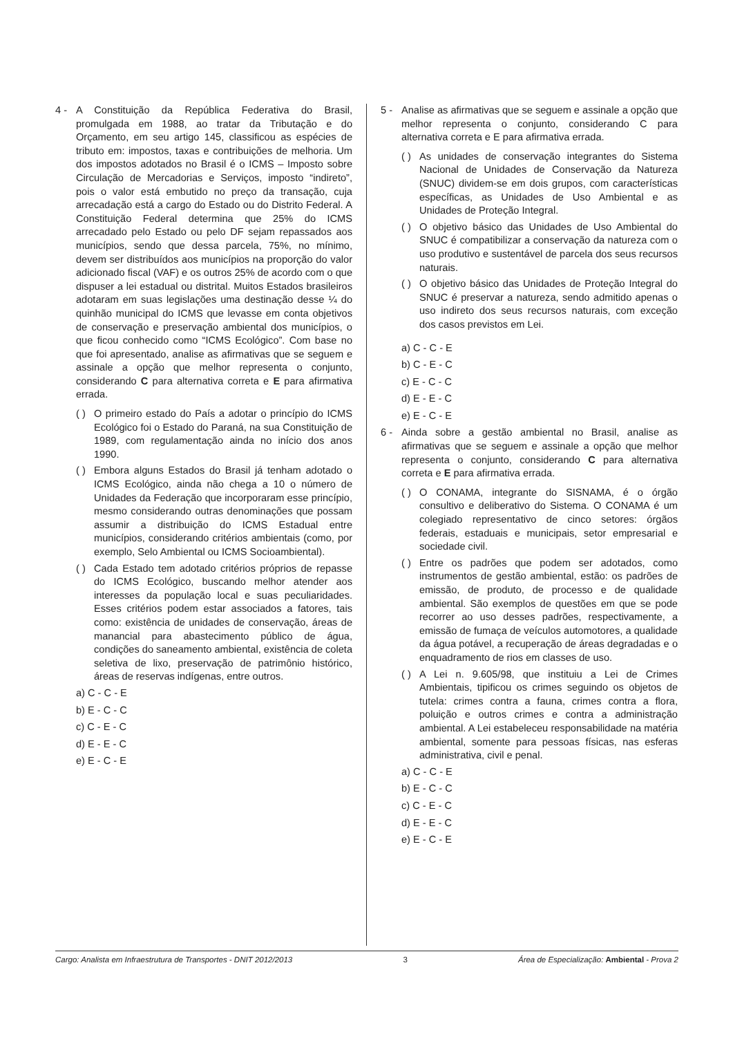4 - A Constituição da República Federativa do Brasil, promulgada em 1988, ao tratar da Tributação e do Orçamento, em seu artigo 145, classificou as espécies de tributo em: impostos, taxas e contribuições de melhoria. Um dos impostos adotados no Brasil é o ICMS – Imposto sobre Circulação de Mercadorias e Serviços, imposto “indireto”, pois o valor está embutido no preço da transação, cuja arrecadação está a cargo do Estado ou do Distrito Federal. A Constituição Federal determina que 25% do ICMS arrecadado pelo Estado ou pelo DF sejam repassados aos municípios, sendo que dessa parcela, 75%, no mínimo, devem ser distribuídos aos municípios na proporção do valor adicionado fiscal (VAF) e os outros 25% de acordo com o que dispuser a lei estadual ou distrital. Muitos Estados brasileiros adotaram em suas legislações uma destinação desse ¼ do quinhão municipal do ICMS que levasse em conta objetivos de conservação e preservação ambiental dos municípios, o que ficou conhecido como “ICMS Ecológico”. Com base no que foi apresentado, analise as afirmativas que se seguem e assinale a opção que melhor representa o conjunto, considerando C para alternativa correta e E para afirmativa errada.
( )
O primeiro estado do País a adotar o princípio do ICMS Ecológico foi o Estado do Paraná, na sua Constituição de 1989, com regulamentação ainda no início dos anos 1990.
( )
Embora alguns Estados do Brasil já tenham adotado o ICMS Ecológico, ainda não chega a 10 o número de Unidades da Federação que incorporaram esse princípio, mesmo considerando outras denominações que possam assumir a distribuição do ICMS Estadual entre municípios, considerando critérios ambientais (como, por exemplo, Selo Ambiental ou ICMS Socioambiental).
( )
Cada Estado tem adotado critérios próprios de repasse do ICMS Ecológico, buscando melhor atender aos interesses da população local e suas peculiaridades. Esses critérios podem estar associados a fatores, tais como: existência de unidades de conservação, áreas de manancial para abastecimento público de água, condições do saneamento ambiental, existência de coleta seletiva de lixo, preservação de patrimônio histórico, áreas de reservas indígenas, entre outros.
a) C - C - E
b) E - C - C
c) C - E - C
d) E - E - C
e) E - C - E
5 - Analise as afirmativas que se seguem e assinale a opção que melhor representa o conjunto, considerando C para alternativa correta e E para afirmativa errada.
( )
As unidades de conservação integrantes do Sistema Nacional de Unidades de Conservação da Natureza (SNUC) dividem-se em dois grupos, com características específicas, as Unidades de Uso Ambiental e as Unidades de Proteção Integral.
( )
O objetivo básico das Unidades de Uso Ambiental do SNUC é compatibilizar a conservação da natureza com o uso produtivo e sustentável de parcela dos seus recursos naturais.
( )
O objetivo básico das Unidades de Proteção Integral do SNUC é preservar a natureza, sendo admitido apenas o uso indireto dos seus recursos naturais, com exceção dos casos previstos em Lei.
a) C - C - E
b) C - E - C
c) E - C - C
d) E - E - C
e) E - C - E
6 - Ainda sobre a gestão ambiental no Brasil, analise as afirmativas que se seguem e assinale a opção que melhor representa o conjunto, considerando C para alternativa correta e E para afirmativa errada.
( )
O CONAMA, integrante do SISNAMA, é o órgão consultivo e deliberativo do Sistema. O CONAMA é um colegiado representativo de cinco setores: órgãos federais, estaduais e municipais, setor empresarial e sociedade civil.
( )
Entre os padrões que podem ser adotados, como instrumentos de gestão ambiental, estão: os padrões de emissão, de produto, de processo e de qualidade ambiental. São exemplos de questões em que se pode recorrer ao uso desses padrões, respectivamente, a emissão de fumaça de veículos automotores, a qualidade da água potável, a recuperação de áreas degradadas e o enquadramento de rios em classes de uso.
( )
A Lei n. 9.605/98, que instituiu a Lei de Crimes Ambientais, tipificou os crimes seguindo os objetos de tutela: crimes contra a fauna, crimes contra a flora, poluição e outros crimes e contra a administração ambiental. A Lei estabeleceu responsabilidade na matéria ambiental, somente para pessoas físicas, nas esferas administrativa, civil e penal.
a) C - C - E
b) E - C - C
c) C - E - C
d) E - E - C
e) E - C - E
Cargo: Analista em Infraestrutura de Transportes - DNIT 2012/2013 3 Área de Especialização: Ambiental - Prova 2